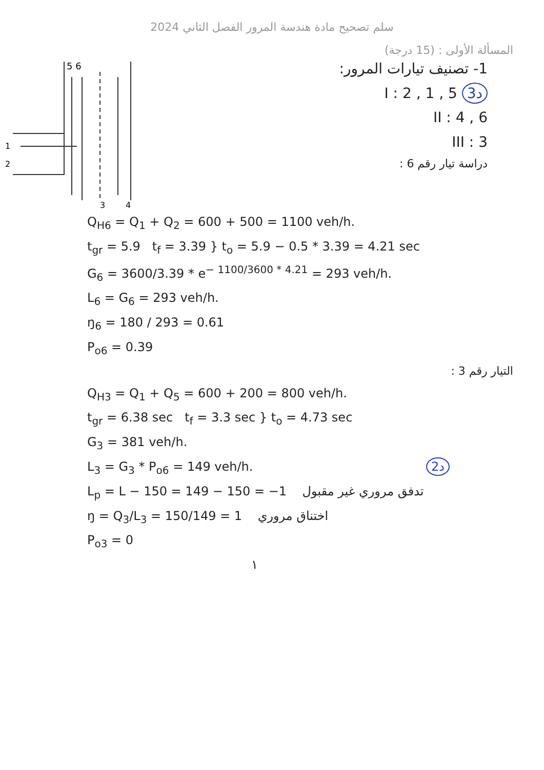سلم تصحيح مادة هندسة المرور الفصل الثاني 2024
المسألة الأولى : (15 درجة)
5 6
1
2
3
4
1- تصنيف تيارات المرور:
I : 2 , 1 , 5 3د
II : 4 , 6
III : 3
دراسة تيار رقم 6 :
Q<sub>H6</sub> = Q<sub>1</sub> + Q<sub>2</sub> = 600 + 500 = 1100 veh/h.
t<sub>gr</sub> = 5.9 t<sub>f</sub> = 3.39 } t<sub>o</sub> = 5.9 − 0.5 * 3.39 = 4.21 sec
G<sub>6</sub> = 3600/3.39 * e<sup>− 1100/3600 * 4.21</sup> = 293 veh/h.
L<sub>6</sub> = G<sub>6</sub> = 293 veh/h.
ŋ<sub>6</sub> = 180 / 293 = 0.61
P<sub>o6</sub> = 0.39
التيار رقم 3 :
Q<sub>H3</sub> = Q<sub>1</sub> + Q<sub>5</sub> = 600 + 200 = 800 veh/h.
t<sub>gr</sub> = 6.38 sec t<sub>f</sub> = 3.3 sec } t<sub>o</sub> = 4.73 sec
G<sub>3</sub> = 381 veh/h.
L<sub>3</sub> = G<sub>3</sub> * P<sub>o6</sub> = 149 veh/h. 2د
L<sub>p</sub> = L − 150 = 149 − 150 = −1 تدفق مروري غير مقبول
ŋ = Q<sub>3</sub>/L<sub>3</sub> = 150/149 = 1 اختناق مروري
P<sub>o3</sub> = 0
١